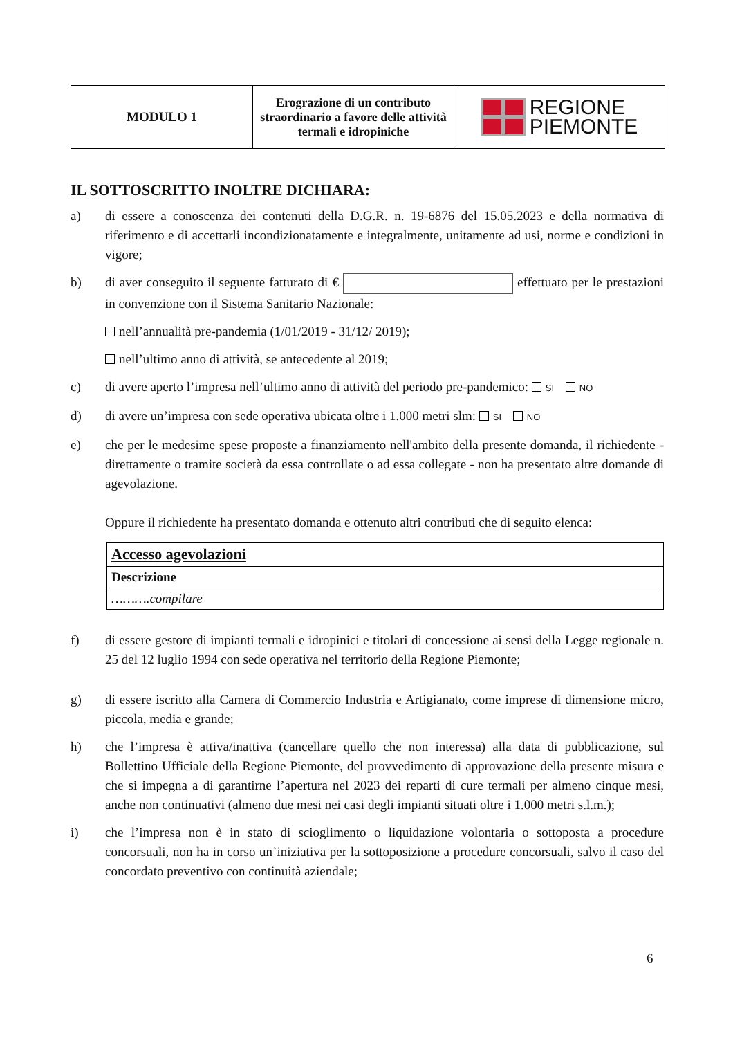| MODULO 1 | Erograzione di un contributo straordinario a favore delle attività termali e idropiniche | REGIONE PIEMONTE |
IL SOTTOSCRITTO INOLTRE DICHIARA:
a) di essere a conoscenza dei contenuti della D.G.R. n. 19-6876 del 15.05.2023 e della normativa di riferimento e di accettarli incondizionatamente e integralmente, unitamente ad usi, norme e condizioni in vigore;
b) di aver conseguito il seguente fatturato di € effettuato per le prestazioni in convenzione con il Sistema Sanitario Nazionale:
nell’annualità pre-pandemia (1/01/2019 - 31/12/ 2019);
nell’ultimo anno di attività, se antecedente al 2019;
c) di avere aperto l’impresa nell’ultimo anno di attività del periodo pre-pandemico: SI NO
d) di avere un’impresa con sede operativa ubicata oltre i 1.000 metri slm: SI NO
e) che per le medesime spese proposte a finanziamento nell'ambito della presente domanda, il richiedente - direttamente o tramite società da essa controllate o ad essa collegate - non ha presentato altre domande di agevolazione.
Oppure il richiedente ha presentato domanda e ottenuto altri contributi che di seguito elenca:
| Accesso agevolazioni |
| Descrizione |
| ……….compilare |
f) di essere gestore di impianti termali e idropinici e titolari di concessione ai sensi della Legge regionale n. 25 del 12 luglio 1994 con sede operativa nel territorio della Regione Piemonte;
g) di essere iscritto alla Camera di Commercio Industria e Artigianato, come imprese di dimensione micro, piccola, media e grande;
h) che l’impresa è attiva/inattiva (cancellare quello che non interessa) alla data di pubblicazione, sul Bollettino Ufficiale della Regione Piemonte, del provvedimento di approvazione della presente misura e che si impegna a di garantirne l’apertura nel 2023 dei reparti di cure termali per almeno cinque mesi, anche non continuativi (almeno due mesi nei casi degli impianti situati oltre i 1.000 metri s.l.m.);
i) che l’impresa non è in stato di scioglimento o liquidazione volontaria o sottoposta a procedure concorsuali, non ha in corso un’iniziativa per la sottoposizione a procedure concorsuali, salvo il caso del concordato preventivo con continuità aziendale;
6